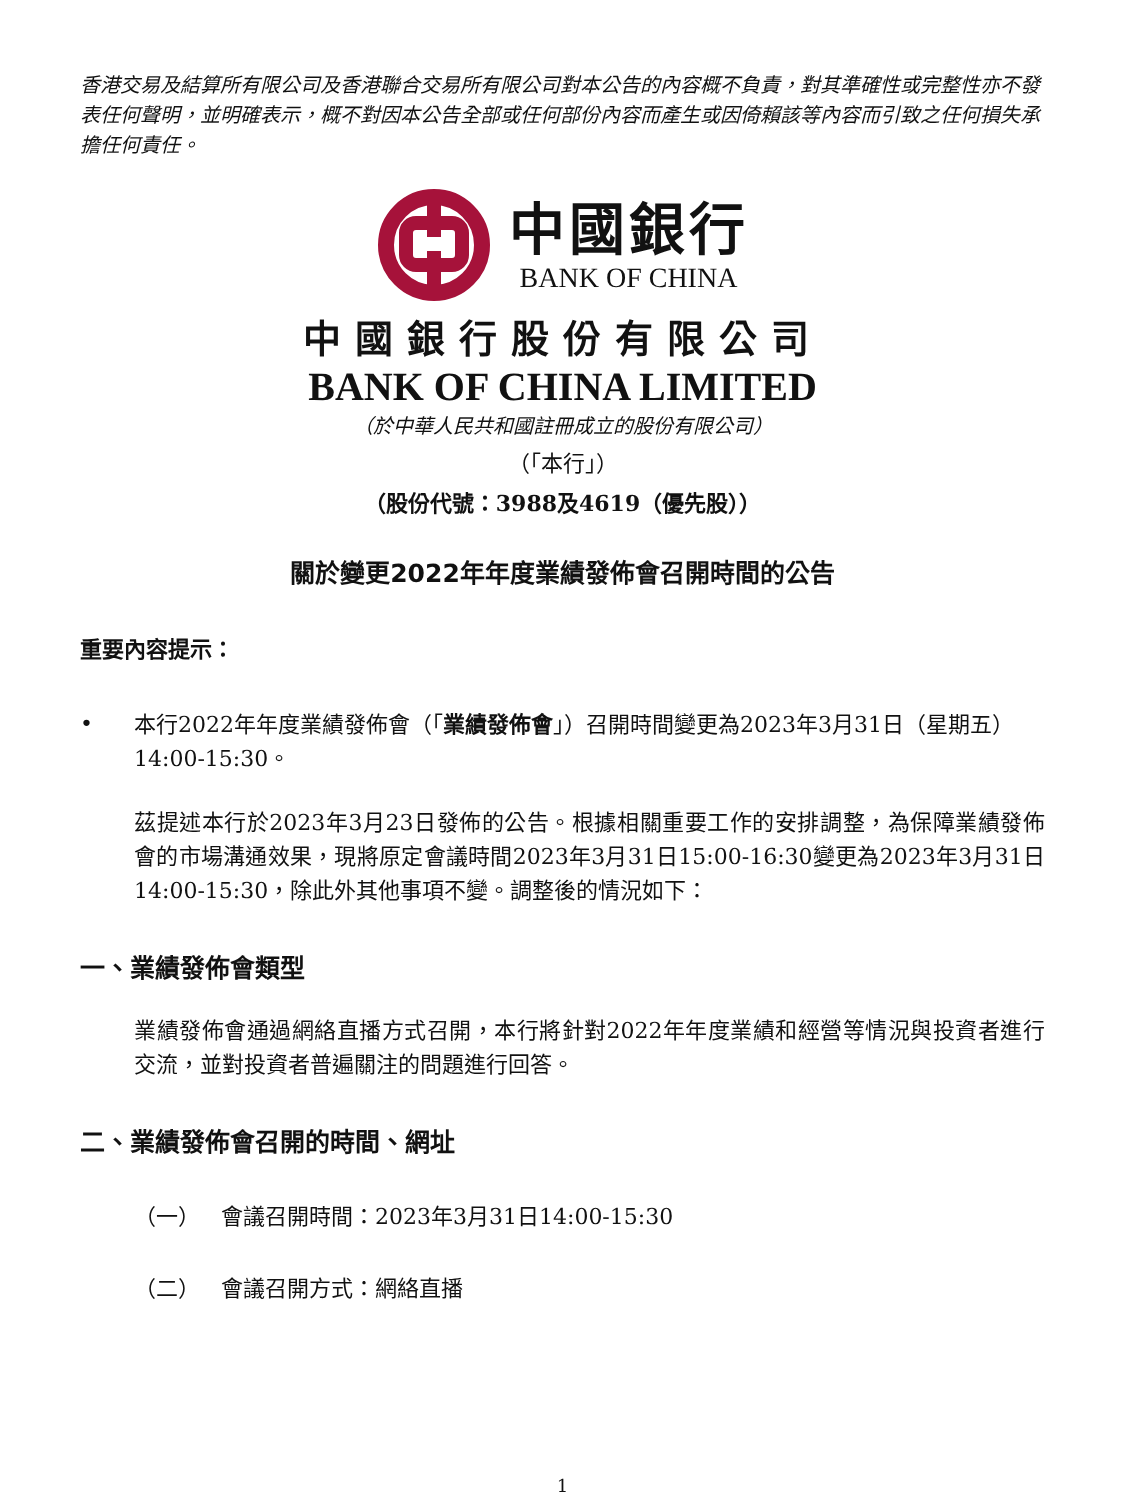香港交易及結算所有限公司及香港聯合交易所有限公司對本公告的內容概不負責，對其準確性或完整性亦不發表任何聲明，並明確表示，概不對因本公告全部或任何部份內容而產生或因倚賴該等內容而引致之任何損失承擔任何責任。
中國銀行
BANK OF CHINA
中國銀行股份有限公司
BANK OF CHINA LIMITED
（於中華人民共和國註冊成立的股份有限公司）
（「本行」）
（股份代號：3988及4619（優先股））
關於變更2022年年度業績發佈會召開時間的公告
重要內容提示：
• 本行2022年年度業績發佈會（「業績發佈會」）召開時間變更為2023年3月31日（星期五）14:00-15:30。
茲提述本行於2023年3月23日發佈的公告。根據相關重要工作的安排調整，為保障業績發佈會的市場溝通效果，現將原定會議時間2023年3月31日15:00-16:30變更為2023年3月31日14:00-15:30，除此外其他事項不變。調整後的情況如下：
一、業績發佈會類型
業績發佈會通過網絡直播方式召開，本行將針對2022年年度業績和經營等情況與投資者進行交流，並對投資者普遍關注的問題進行回答。
二、業績發佈會召開的時間、網址
（一） 會議召開時間：2023年3月31日14:00-15:30
（二） 會議召開方式：網絡直播
1